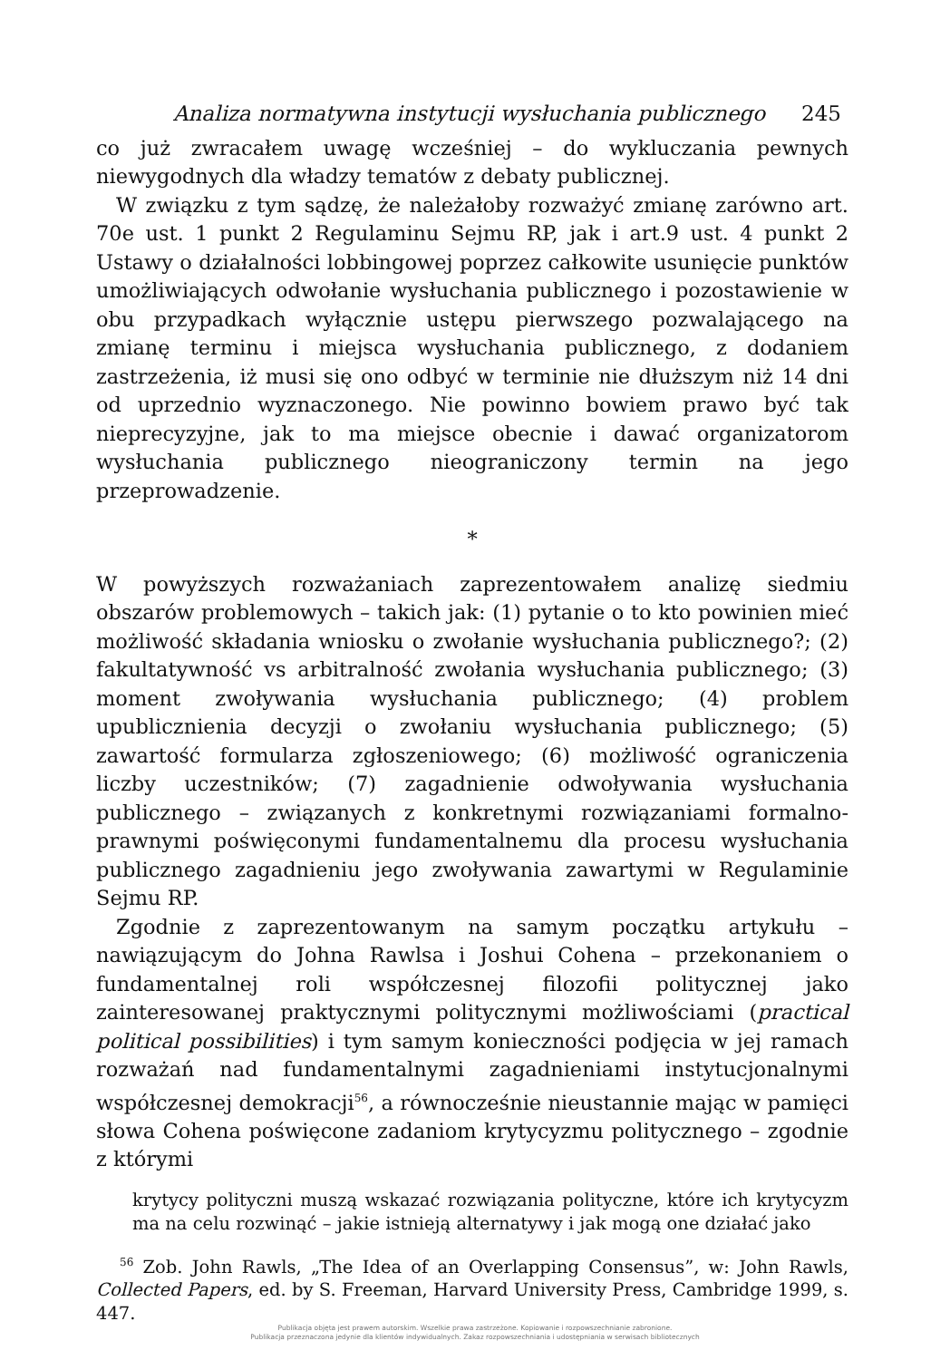Analiza normatywna instytucji wysłuchania publicznego 245
co już zwracałem uwagę wcześniej – do wykluczania pewnych niewygodnych dla władzy tematów z debaty publicznej.
W związku z tym sądzę, że należałoby rozważyć zmianę zarówno art. 70e ust. 1 punkt 2 Regulaminu Sejmu RP, jak i art.9 ust. 4 punkt 2 Ustawy o działalności lobbingowej poprzez całkowite usunięcie punktów umożliwiających odwołanie wysłuchania publicznego i pozostawienie w obu przypadkach wyłącznie ustępu pierwszego pozwalającego na zmianę terminu i miejsca wysłuchania publicznego, z dodaniem zastrzeżenia, iż musi się ono odbyć w terminie nie dłuższym niż 14 dni od uprzednio wyznaczonego. Nie powinno bowiem prawo być tak nieprecyzyjne, jak to ma miejsce obecnie i dawać organizatorom wysłuchania publicznego nieograniczony termin na jego przeprowadzenie.
*
W powyższych rozważaniach zaprezentowałem analizę siedmiu obszarów problemowych – takich jak: (1) pytanie o to kto powinien mieć możliwość składania wniosku o zwołanie wysłuchania publicznego?; (2) fakultatywność vs arbitralność zwołania wysłuchania publicznego; (3) moment zwoływania wysłuchania publicznego; (4) problem upublicznienia decyzji o zwołaniu wysłuchania publicznego; (5) zawartość formularza zgłoszeniowego; (6) możliwość ograniczenia liczby uczestników; (7) zagadnienie odwoływania wysłuchania publicznego – związanych z konkretnymi rozwiązaniami formalno-prawnymi poświęconymi fundamentalnemu dla procesu wysłuchania publicznego zagadnieniu jego zwoływania zawartymi w Regulaminie Sejmu RP.
Zgodnie z zaprezentowanym na samym początku artykułu – nawiązującym do Johna Rawlsa i Joshui Cohena – przekonaniem o fundamentalnej roli współczesnej filozofii politycznej jako zainteresowanej praktycznymi politycznymi możliwościami (practical political possibilities) i tym samym konieczności podjęcia w jej ramach rozważań nad fundamentalnymi zagadnieniami instytucjonalnymi współczesnej demokracji<sup>56</sup>, a równocześnie nieustannie mając w pamięci słowa Cohena poświęcone zadaniom krytycyzmu politycznego – zgodnie z którymi
krytycy polityczni muszą wskazać rozwiązania polityczne, które ich krytycyzm ma na celu rozwinąć – jakie istnieją alternatywy i jak mogą one działać jako
<sup>56</sup> Zob. John Rawls, „The Idea of an Overlapping Consensus”, w: John Rawls, Collected Papers, ed. by S. Freeman, Harvard University Press, Cambridge 1999, s. 447.
Publikacja objęta jest prawem autorskim. Wszelkie prawa zastrzeżone. Kopiowanie i rozpowszechnianie zabronione.
Publikacja przeznaczona jedynie dla klientów indywidualnych. Zakaz rozpowszechniania i udostępniania w serwisach bibliotecznych